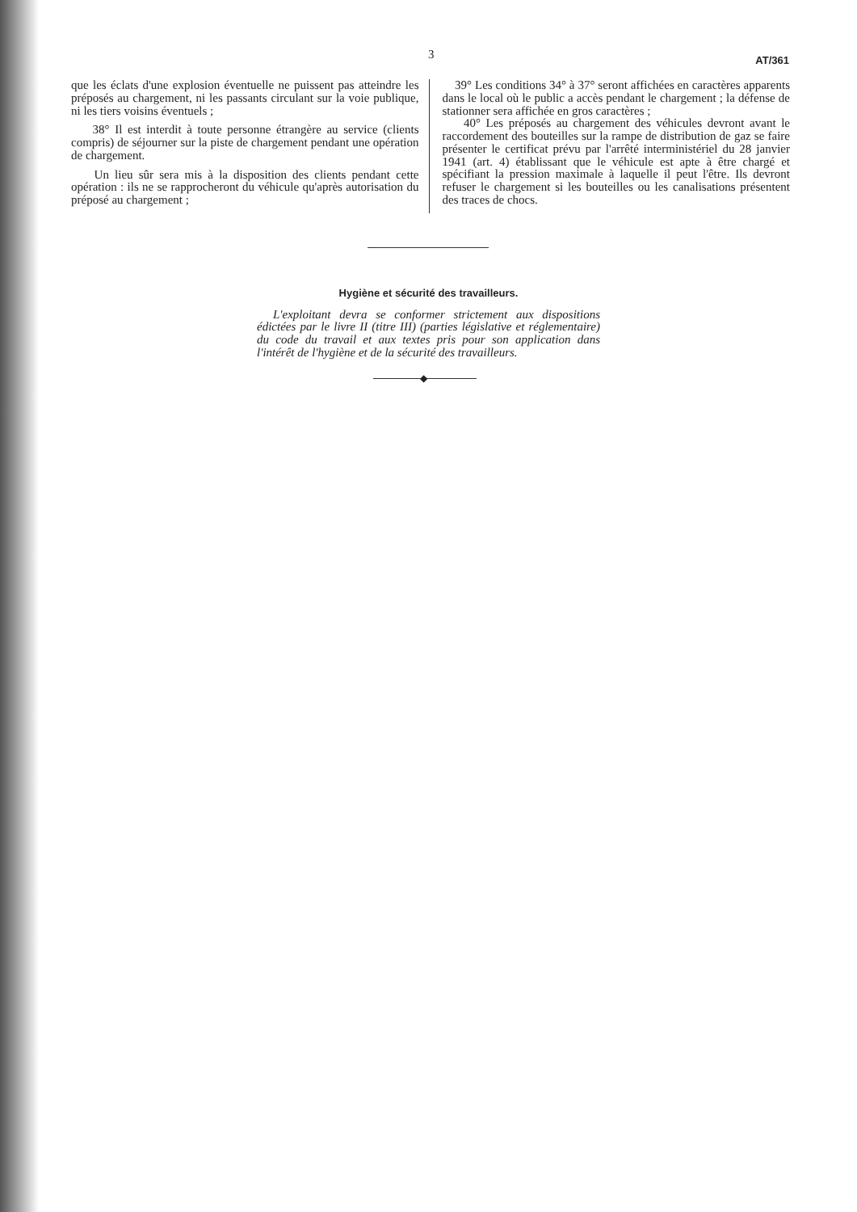3 AT/361
que les éclats d'une explosion éventuelle ne puissent pas atteindre les préposés au chargement, ni les passants circulant sur la voie publique, ni les tiers voisins éventuels ;
38° Il est interdit à toute personne étrangère au service (clients compris) de séjourner sur la piste de chargement pendant une opération de chargement.
Un lieu sûr sera mis à la disposition des clients pendant cette opération : ils ne se rapprocheront du véhicule qu'après autorisation du préposé au chargement ;
39° Les conditions 34° à 37° seront affichées en caractères apparents dans le local où le public a accès pendant le chargement ; la défense de stationner sera affichée en gros caractères ;
40° Les préposés au chargement des véhicules devront avant le raccordement des bouteilles sur la rampe de distribution de gaz se faire présenter le certificat prévu par l'arrêté interministériel du 28 janvier 1941 (art. 4) établissant que le véhicule est apte à être chargé et spécifiant la pression maximale à laquelle il peut l'être. Ils devront refuser le chargement si les bouteilles ou les canalisations présentent des traces de chocs.
Hygiène et sécurité des travailleurs.
L'exploitant devra se conformer strictement aux dispositions édictées par le livre II (titre III) (parties législative et réglementaire) du code du travail et aux textes pris pour son application dans l'intérêt de l'hygiène et de la sécurité des travailleurs.
◆